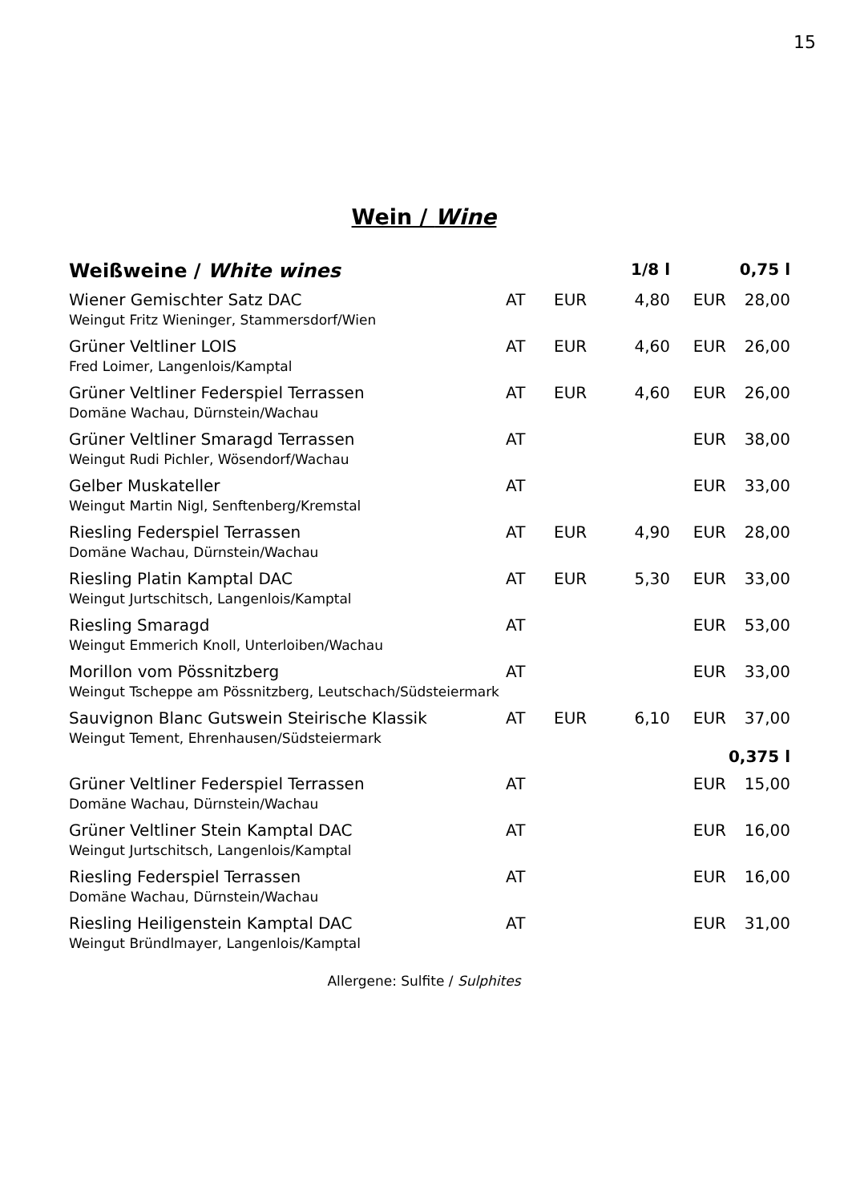15
Wein / Wine
| Weißweine / White wines | | | 1/8 l | | 0,75 l |
| --- | --- | --- | --- | --- | --- |
| Wiener Gemischter Satz DAC Weingut Fritz Wieninger, Stammersdorf/Wien | AT | EUR | 4,80 | EUR | 28,00 |
| Grüner Veltliner LOIS Fred Loimer, Langenlois/Kamptal | AT | EUR | 4,60 | EUR | 26,00 |
| Grüner Veltliner Federspiel Terrassen Domäne Wachau, Dürnstein/Wachau | AT | EUR | 4,60 | EUR | 26,00 |
| Grüner Veltliner Smaragd Terrassen Weingut Rudi Pichler, Wösendorf/Wachau | AT | | | EUR | 38,00 |
| Gelber Muskateller Weingut Martin Nigl, Senftenberg/Kremstal | AT | | | EUR | 33,00 |
| Riesling Federspiel Terrassen Domäne Wachau, Dürnstein/Wachau | AT | EUR | 4,90 | EUR | 28,00 |
| Riesling Platin Kamptal DAC Weingut Jurtschitsch, Langenlois/Kamptal | AT | EUR | 5,30 | EUR | 33,00 |
| Riesling Smaragd Weingut Emmerich Knoll, Unterloiben/Wachau | AT | | | EUR | 53,00 |
| Morillon vom Pössnitzberg Weingut Tscheppe am Pössnitzberg, Leutschach/Südsteiermark | AT | | | EUR | 33,00 |
| Sauvignon Blanc Gutswein Steirische Klassik Weingut Tement, Ehrenhausen/Südsteiermark | AT | EUR | 6,10 | EUR | 37,00 |
| | | | | | 0,375 l |
| Grüner Veltliner Federspiel Terrassen Domäne Wachau, Dürnstein/Wachau | AT | | | EUR | 15,00 |
| Grüner Veltliner Stein Kamptal DAC Weingut Jurtschitsch, Langenlois/Kamptal | AT | | | EUR | 16,00 |
| Riesling Federspiel Terrassen Domäne Wachau, Dürnstein/Wachau | AT | | | EUR | 16,00 |
| Riesling Heiligenstein Kamptal DAC Weingut Bründlmayer, Langenlois/Kamptal | AT | | | EUR | 31,00 |
Allergene: Sulfite / Sulphites